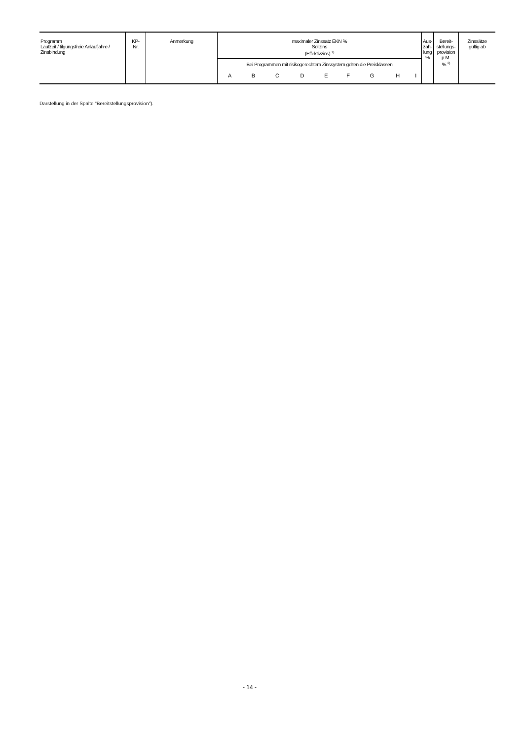| Programm Laufzeit / tilgungsfreie Anlaufjahre / Zinsbindung | KP- Nr. | Anmerkung | maximaler Zinssatz EKN % Sollzins (Effektivzins) <sup>1)</sup> | | | | | | | | | Aus- zah- lung % | Bereit- stellungs- provision p.M. % <sup>2)</sup> | Zinssätze gültig ab |
| --- | --- | --- | --- | --- | --- | --- | --- | --- | --- | --- | --- | --- | --- | --- |
| | | | Bei Programmen mit risikogerechtem Zinssystem gelten die Preisklassen | | | | | | | | | | | |
| | | | A | B | C | D | E | F | G | H | I | | | |
Darstellung in der Spalte "Bereitstellungsprovision").
- 14 -